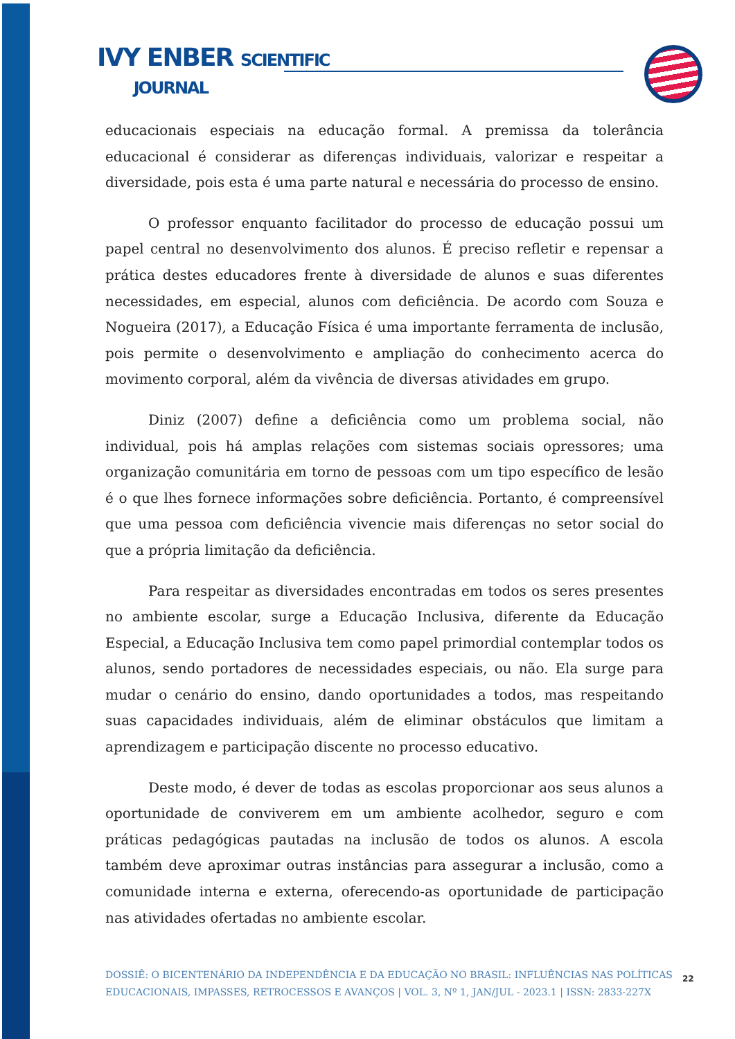IVY ENBER SCIENTIFIC
JOURNAL
educacionais especiais na educação formal. A premissa da tolerância educacional é considerar as diferenças individuais, valorizar e respeitar a diversidade, pois esta é uma parte natural e necessária do processo de ensino.
O professor enquanto facilitador do processo de educação possui um papel central no desenvolvimento dos alunos. É preciso refletir e repensar a prática destes educadores frente à diversidade de alunos e suas diferentes necessidades, em especial, alunos com deficiência. De acordo com Souza e Nogueira (2017), a Educação Física é uma importante ferramenta de inclusão, pois permite o desenvolvimento e ampliação do conhecimento acerca do movimento corporal, além da vivência de diversas atividades em grupo.
Diniz (2007) define a deficiência como um problema social, não individual, pois há amplas relações com sistemas sociais opressores; uma organização comunitária em torno de pessoas com um tipo específico de lesão é o que lhes fornece informações sobre deficiência. Portanto, é compreensível que uma pessoa com deficiência vivencie mais diferenças no setor social do que a própria limitação da deficiência.
Para respeitar as diversidades encontradas em todos os seres presentes no ambiente escolar, surge a Educação Inclusiva, diferente da Educação Especial, a Educação Inclusiva tem como papel primordial contemplar todos os alunos, sendo portadores de necessidades especiais, ou não. Ela surge para mudar o cenário do ensino, dando oportunidades a todos, mas respeitando suas capacidades individuais, além de eliminar obstáculos que limitam a aprendizagem e participação discente no processo educativo.
Deste modo, é dever de todas as escolas proporcionar aos seus alunos a oportunidade de conviverem em um ambiente acolhedor, seguro e com práticas pedagógicas pautadas na inclusão de todos os alunos. A escola também deve aproximar outras instâncias para assegurar a inclusão, como a comunidade interna e externa, oferecendo-as oportunidade de participação nas atividades ofertadas no ambiente escolar.
DOSSIÊ: O BICENTENÁRIO DA INDEPENDÊNCIA E DA EDUCAÇÃO NO BRASIL: INFLUÊNCIAS NAS POLÍTICAS EDUCACIONAIS, IMPASSES, RETROCESSOS E AVANÇOS | VOL. 3, Nº 1, JAN/JUL - 2023.1 | ISSN: 2833-227X
22